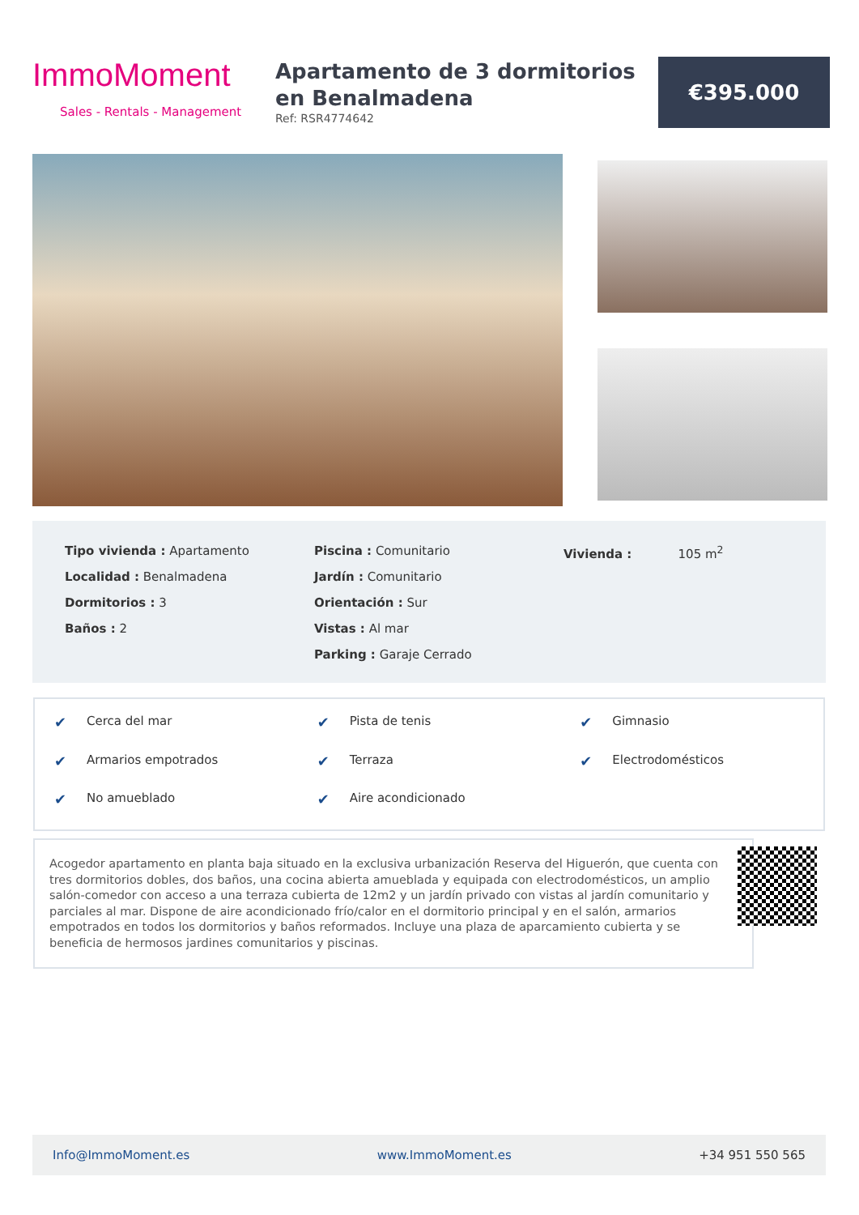ImmoMoment
Sales - Rentals - Management
Apartamento de 3 dormitorios en Benalmadena
Ref: RSR4774642
€395.000
Tipo vivienda : Apartamento
Localidad : Benalmadena
Dormitorios : 3
Baños : 2
Piscina : Comunitario
Jardín : Comunitario
Orientación : Sur
Vistas : Al mar
Parking : Garaje Cerrado
Vivienda : 105 m<sup>2</sup>
✔ Cerca del mar ✔ Pista de tenis ✔ Gimnasio ✔ Armarios empotrados ✔ Terraza ✔ Electrodomésticos ✔ No amueblado ✔ Aire acondicionado
Acogedor apartamento en planta baja situado en la exclusiva urbanización Reserva del Higuerón, que cuenta con tres dormitorios dobles, dos baños, una cocina abierta amueblada y equipada con electrodomésticos, un amplio salón-comedor con acceso a una terraza cubierta de 12m2 y un jardín privado con vistas al jardín comunitario y parciales al mar. Dispone de aire acondicionado frío/calor en el dormitorio principal y en el salón, armarios empotrados en todos los dormitorios y baños reformados. Incluye una plaza de aparcamiento cubierta y se beneficia de hermosos jardines comunitarios y piscinas.
Info@ImmoMoment.es www.ImmoMoment.es +34 951 550 565